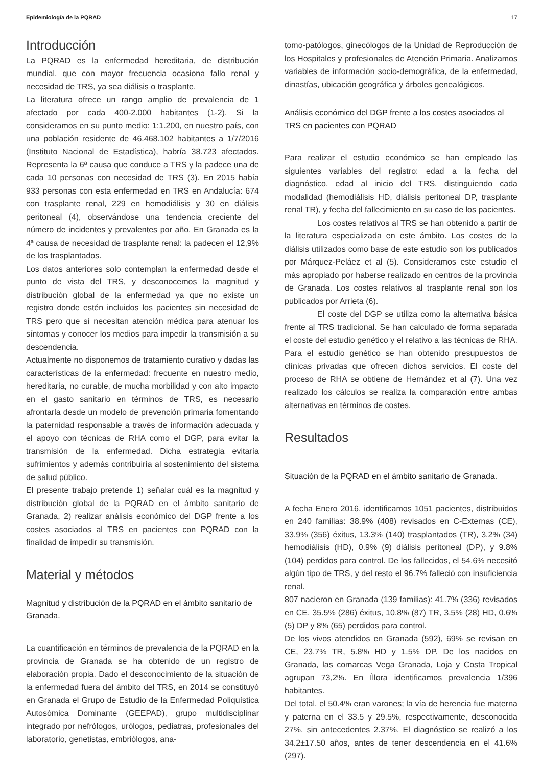Epidemiología de la PQRAD 17
Introducción
La PQRAD es la enfermedad hereditaria, de distribución mundial, que con mayor frecuencia ocasiona fallo renal y necesidad de TRS, ya sea diálisis o trasplante.
La literatura ofrece un rango amplio de prevalencia de 1 afectado por cada 400-2.000 habitantes (1-2). Si la consideramos en su punto medio: 1:1.200, en nuestro país, con una población residente de 46.468.102 habitantes a 1/7/2016 (Instituto Nacional de Estadística), habría 38.723 afectados. Representa la 6ª causa que conduce a TRS y la padece una de cada 10 personas con necesidad de TRS (3). En 2015 había 933 personas con esta enfermedad en TRS en Andalucía: 674 con trasplante renal, 229 en hemodiálisis y 30 en diálisis peritoneal (4), observándose una tendencia creciente del número de incidentes y prevalentes por año. En Granada es la 4ª causa de necesidad de trasplante renal: la padecen el 12,9% de los trasplantados.
Los datos anteriores solo contemplan la enfermedad desde el punto de vista del TRS, y desconocemos la magnitud y distribución global de la enfermedad ya que no existe un registro donde estén incluidos los pacientes sin necesidad de TRS pero que sí necesitan atención médica para atenuar los síntomas y conocer los medios para impedir la transmisión a su descendencia.
Actualmente no disponemos de tratamiento curativo y dadas las características de la enfermedad: frecuente en nuestro medio, hereditaria, no curable, de mucha morbilidad y con alto impacto en el gasto sanitario en términos de TRS, es necesario afrontarla desde un modelo de prevención primaria fomentando la paternidad responsable a través de información adecuada y el apoyo con técnicas de RHA como el DGP, para evitar la transmisión de la enfermedad. Dicha estrategia evitaría sufrimientos y además contribuiría al sostenimiento del sistema de salud público.
El presente trabajo pretende 1) señalar cuál es la magnitud y distribución global de la PQRAD en el ámbito sanitario de Granada, 2) realizar análisis económico del DGP frente a los costes asociados al TRS en pacientes con PQRAD con la finalidad de impedir su transmisión.
Material y métodos
Magnitud y distribución de la PQRAD en el ámbito sanitario de Granada.
La cuantificación en términos de prevalencia de la PQRAD en la provincia de Granada se ha obtenido de un registro de elaboración propia. Dado el desconocimiento de la situación de la enfermedad fuera del ámbito del TRS, en 2014 se constituyó en Granada el Grupo de Estudio de la Enfermedad Poliquística Autosómica Dominante (GEEPAD), grupo multidisciplinar integrado por nefrólogos, urólogos, pediatras, profesionales del laboratorio, genetistas, embriólogos, ana-
tomo-patólogos, ginecólogos de la Unidad de Reproducción de los Hospitales y profesionales de Atención Primaria. Analizamos variables de información socio-demográfica, de la enfermedad, dinastías, ubicación geográfica y árboles genealógicos.
Análisis económico del DGP frente a los costes asociados al TRS en pacientes con PQRAD
Para realizar el estudio económico se han empleado las siguientes variables del registro: edad a la fecha del diagnóstico, edad al inicio del TRS, distinguiendo cada modalidad (hemodiálisis HD, diálisis peritoneal DP, trasplante renal TR), y fecha del fallecimiento en su caso de los pacientes.
Los costes relativos al TRS se han obtenido a partir de la literatura especializada en este ámbito. Los costes de la diálisis utilizados como base de este estudio son los publicados por Márquez-Peláez et al (5). Consideramos este estudio el más apropiado por haberse realizado en centros de la provincia de Granada. Los costes relativos al trasplante renal son los publicados por Arrieta (6).
El coste del DGP se utiliza como la alternativa básica frente al TRS tradicional. Se han calculado de forma separada el coste del estudio genético y el relativo a las técnicas de RHA. Para el estudio genético se han obtenido presupuestos de clínicas privadas que ofrecen dichos servicios. El coste del proceso de RHA se obtiene de Hernández et al (7). Una vez realizado los cálculos se realiza la comparación entre ambas alternativas en términos de costes.
Resultados
Situación de la PQRAD en el ámbito sanitario de Granada.
A fecha Enero 2016, identificamos 1051 pacientes, distribuidos en 240 familias: 38.9% (408) revisados en C-Externas (CE), 33.9% (356) éxitus, 13.3% (140) trasplantados (TR), 3.2% (34) hemodiálisis (HD), 0.9% (9) diálisis peritoneal (DP), y 9.8% (104) perdidos para control. De los fallecidos, el 54.6% necesitó algún tipo de TRS, y del resto el 96.7% falleció con insuficiencia renal.
807 nacieron en Granada (139 familias): 41.7% (336) revisados en CE, 35.5% (286) éxitus, 10.8% (87) TR, 3.5% (28) HD, 0.6% (5) DP y 8% (65) perdidos para control.
De los vivos atendidos en Granada (592), 69% se revisan en CE, 23.7% TR, 5.8% HD y 1.5% DP. De los nacidos en Granada, las comarcas Vega Granada, Loja y Costa Tropical agrupan 73,2%. En Íllora identificamos prevalencia 1/396 habitantes.
Del total, el 50.4% eran varones; la vía de herencia fue materna y paterna en el 33.5 y 29.5%, respectivamente, desconocida 27%, sin antecedentes 2.37%. El diagnóstico se realizó a los 34.2±17.50 años, antes de tener descendencia en el 41.6% (297).